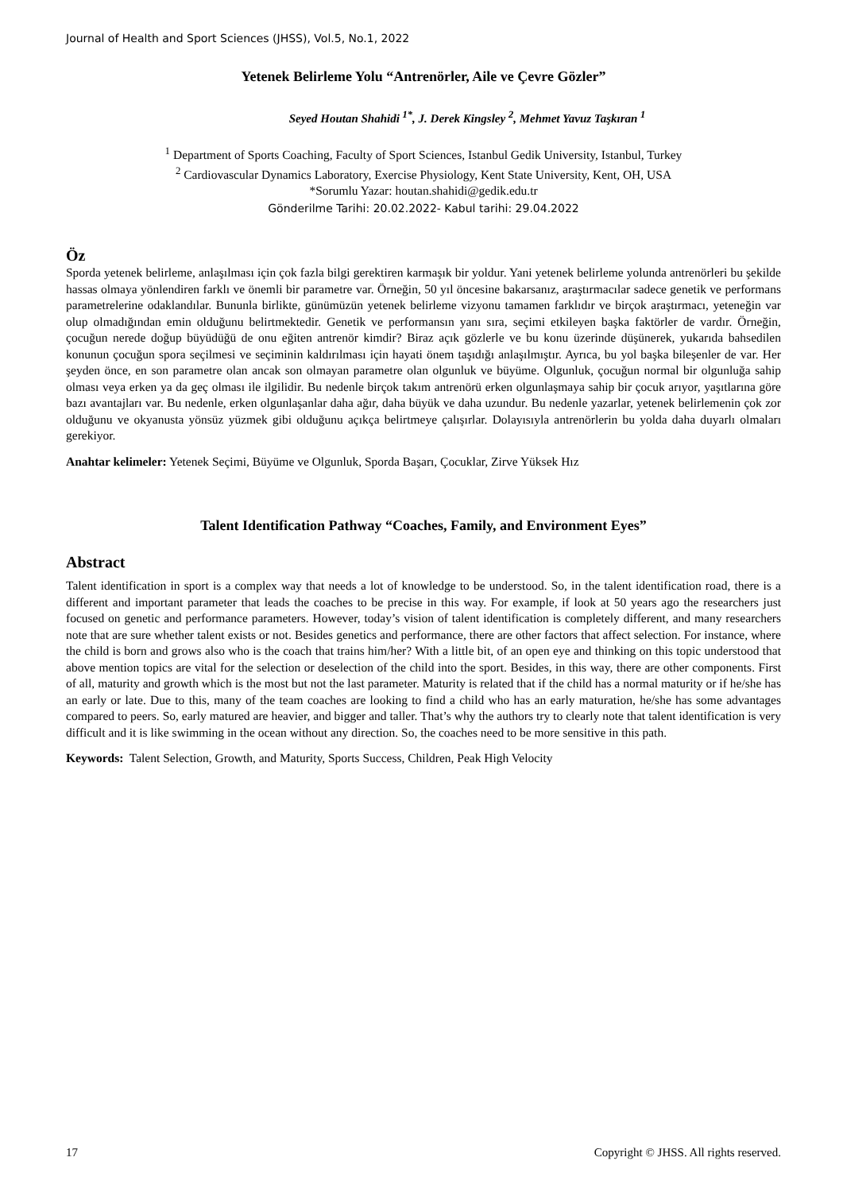Journal of Health and Sport Sciences (JHSS), Vol.5, No.1, 2022
Yetenek Belirleme Yolu “Antrenörler, Aile ve Çevre Gözler”
Seyed Houtan Shahidi <sup>1*</sup>, J. Derek Kingsley <sup>2</sup>, Mehmet Yavuz Taşkıran <sup>1</sup>
<sup>1</sup> Department of Sports Coaching, Faculty of Sport Sciences, Istanbul Gedik University, Istanbul, Turkey
<sup>2</sup> Cardiovascular Dynamics Laboratory, Exercise Physiology, Kent State University, Kent, OH, USA
*Sorumlu Yazar: houtan.shahidi@gedik.edu.tr
Gönderilme Tarihi: 20.02.2022- Kabul tarihi: 29.04.2022
Öz
Sporda yetenek belirleme, anlaşılması için çok fazla bilgi gerektiren karmaşık bir yoldur. Yani yetenek belirleme yolunda antrenörleri bu şekilde hassas olmaya yönlendiren farklı ve önemli bir parametre var. Örneğin, 50 yıl öncesine bakarsanız, araştırmacılar sadece genetik ve performans parametrelerine odaklandılar. Bununla birlikte, günümüzün yetenek belirleme vizyonu tamamen farklıdır ve birçok araştırmacı, yeteneğin var olup olmadığından emin olduğunu belirtmektedir. Genetik ve performansın yanı sıra, seçimi etkileyen başka faktörler de vardır. Örneğin, çocuğun nerede doğup büyüdüğü de onu eğiten antrenör kimdir? Biraz açık gözlerle ve bu konu üzerinde düşünerek, yukarıda bahsedilen konunun çocuğun spora seçilmesi ve seçiminin kaldırılması için hayati önem taşıdığı anlaşılmıştır. Ayrıca, bu yol başka bileşenler de var. Her şeyden önce, en son parametre olan ancak son olmayan parametre olan olgunluk ve büyüme. Olgunluk, çocuğun normal bir olgunluğa sahip olması veya erken ya da geç olması ile ilgilidir. Bu nedenle birçok takım antrenörü erken olgunlaşmaya sahip bir çocuk arıyor, yaşıtlarına göre bazı avantajları var. Bu nedenle, erken olgunlaşanlar daha ağır, daha büyük ve daha uzundur. Bu nedenle yazarlar, yetenek belirlemenin çok zor olduğunu ve okyanusta yönsüz yüzmek gibi olduğunu açıkça belirtmeye çalışırlar. Dolayısıyla antrenörlerin bu yolda daha duyarlı olmaları gerekiyor.
Anahtar kelimeler: Yetenek Seçimi, Büyüme ve Olgunluk, Sporda Başarı, Çocuklar, Zirve Yüksek Hız
Talent Identification Pathway “Coaches, Family, and Environment Eyes”
Abstract
Talent identification in sport is a complex way that needs a lot of knowledge to be understood. So, in the talent identification road, there is a different and important parameter that leads the coaches to be precise in this way. For example, if look at 50 years ago the researchers just focused on genetic and performance parameters. However, today’s vision of talent identification is completely different, and many researchers note that are sure whether talent exists or not. Besides genetics and performance, there are other factors that affect selection. For instance, where the child is born and grows also who is the coach that trains him/her? With a little bit, of an open eye and thinking on this topic understood that above mention topics are vital for the selection or deselection of the child into the sport. Besides, in this way, there are other components. First of all, maturity and growth which is the most but not the last parameter. Maturity is related that if the child has a normal maturity or if he/she has an early or late. Due to this, many of the team coaches are looking to find a child who has an early maturation, he/she has some advantages compared to peers. So, early matured are heavier, and bigger and taller. That’s why the authors try to clearly note that talent identification is very difficult and it is like swimming in the ocean without any direction. So, the coaches need to be more sensitive in this path.
Keywords: Talent Selection, Growth, and Maturity, Sports Success, Children, Peak High Velocity
17 Copyright © JHSS. All rights reserved.